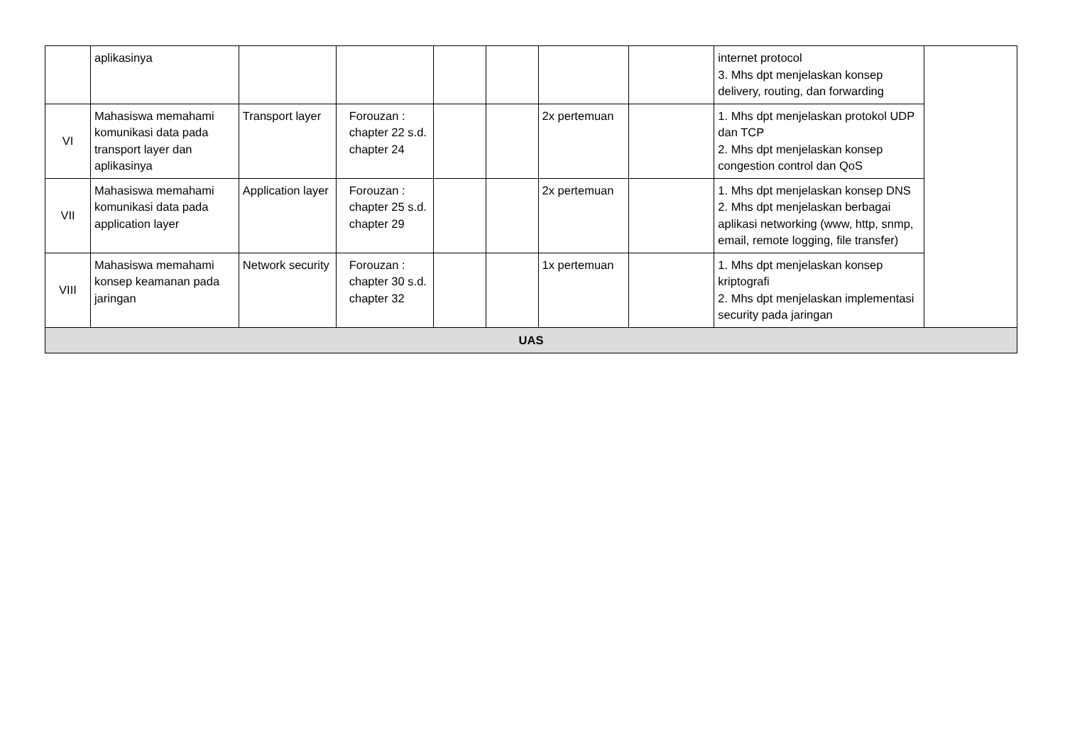| | aplikasinya | | | | | | | internet protocol 3. Mhs dpt menjelaskan konsep delivery, routing, dan forwarding | |
| VI | Mahasiswa memahami komunikasi data pada transport layer dan aplikasinya | Transport layer | Forouzan : chapter 22 s.d. chapter 24 | | | 2x pertemuan | | 1. Mhs dpt menjelaskan protokol UDP dan TCP 2. Mhs dpt menjelaskan konsep congestion control dan QoS | |
| VII | Mahasiswa memahami komunikasi data pada application layer | Application layer | Forouzan : chapter 25 s.d. chapter 29 | | | 2x pertemuan | | 1. Mhs dpt menjelaskan konsep DNS 2. Mhs dpt menjelaskan berbagai aplikasi networking (www, http, snmp, email, remote logging, file transfer) | |
| VIII | Mahasiswa memahami konsep keamanan pada jaringan | Network security | Forouzan : chapter 30 s.d. chapter 32 | | | 1x pertemuan | | 1. Mhs dpt menjelaskan konsep kriptografi 2. Mhs dpt menjelaskan implementasi security pada jaringan | |
| UAS | | | | | | | | | |